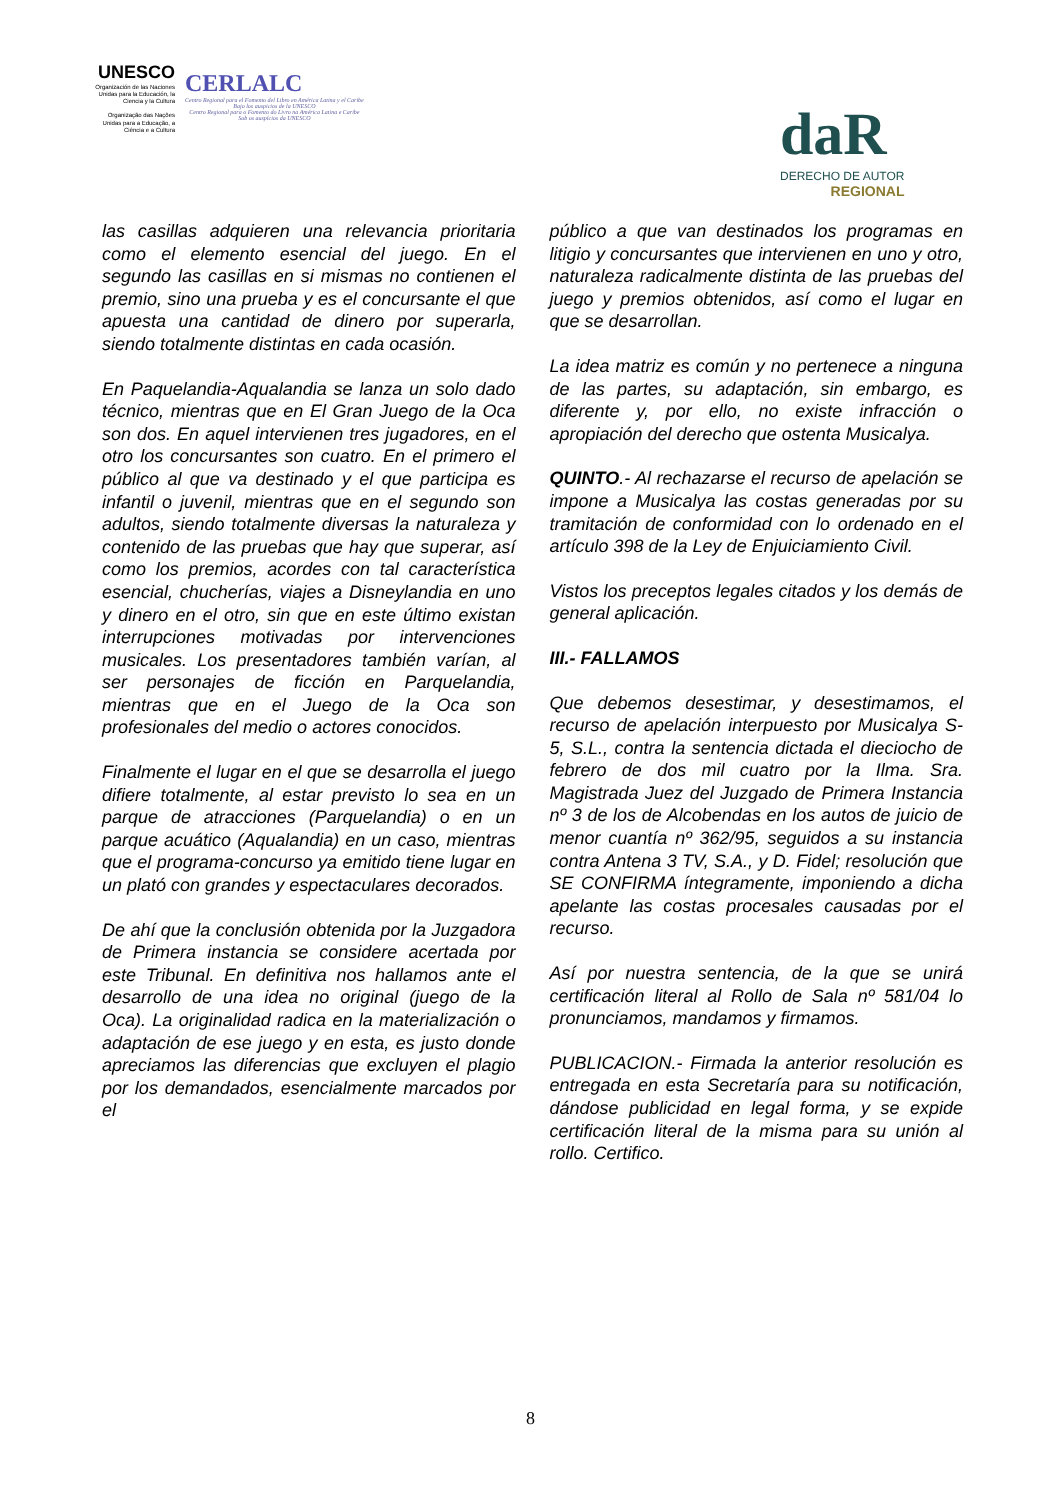UNESCO
Organización de las Naciones Unidas para la Educación, la Ciencia y la Cultura
Organização das Nações Unidas para a Educação, a Ciência e a Cultura
CERLALC
Centro Regional para el Fomento del Libro en América Latina y el Caribe
Bajo los auspicios de la UNESCO
Centro Regional para o Fomento do Livro na América Latina e Caribe
Sob os auspícios da UNESCO
daR
DERECHO DE AUTOR
REGIONAL
las casillas adquieren una relevancia prioritaria como el elemento esencial del juego. En el segundo las casillas en si mismas no contienen el premio, sino una prueba y es el concursante el que apuesta una cantidad de dinero por superarla, siendo totalmente distintas en cada ocasión.
En Paquelandia-Aqualandia se lanza un solo dado técnico, mientras que en El Gran Juego de la Oca son dos. En aquel intervienen tres jugadores, en el otro los concursantes son cuatro. En el primero el público al que va destinado y el que participa es infantil o juvenil, mientras que en el segundo son adultos, siendo totalmente diversas la naturaleza y contenido de las pruebas que hay que superar, así como los premios, acordes con tal característica esencial, chucherías, viajes a Disneylandia en uno y dinero en el otro, sin que en este último existan interrupciones motivadas por intervenciones musicales. Los presentadores también varían, al ser personajes de ficción en Parquelandia, mientras que en el Juego de la Oca son profesionales del medio o actores conocidos.
Finalmente el lugar en el que se desarrolla el juego difiere totalmente, al estar previsto lo sea en un parque de atracciones (Parquelandia) o en un parque acuático (Aqualandia) en un caso, mientras que el programa-concurso ya emitido tiene lugar en un plató con grandes y espectaculares decorados.
De ahí que la conclusión obtenida por la Juzgadora de Primera instancia se considere acertada por este Tribunal. En definitiva nos hallamos ante el desarrollo de una idea no original (juego de la Oca). La originalidad radica en la materialización o adaptación de ese juego y en esta, es justo donde apreciamos las diferencias que excluyen el plagio por los demandados, esencialmente marcados por el
público a que van destinados los programas en litigio y concursantes que intervienen en uno y otro, naturaleza radicalmente distinta de las pruebas del juego y premios obtenidos, así como el lugar en que se desarrollan.
La idea matriz es común y no pertenece a ninguna de las partes, su adaptación, sin embargo, es diferente y, por ello, no existe infracción o apropiación del derecho que ostenta Musicalya.
QUINTO.- Al rechazarse el recurso de apelación se impone a Musicalya las costas generadas por su tramitación de conformidad con lo ordenado en el artículo 398 de la Ley de Enjuiciamiento Civil.
Vistos los preceptos legales citados y los demás de general aplicación.
III.- FALLAMOS
Que debemos desestimar, y desestimamos, el recurso de apelación interpuesto por Musicalya S-5, S.L., contra la sentencia dictada el dieciocho de febrero de dos mil cuatro por la Ilma. Sra. Magistrada Juez del Juzgado de Primera Instancia nº 3 de los de Alcobendas en los autos de juicio de menor cuantía nº 362/95, seguidos a su instancia contra Antena 3 TV, S.A., y D. Fidel; resolución que SE CONFIRMA íntegramente, imponiendo a dicha apelante las costas procesales causadas por el recurso.
Así por nuestra sentencia, de la que se unirá certificación literal al Rollo de Sala nº 581/04 lo pronunciamos, mandamos y firmamos.
PUBLICACION.- Firmada la anterior resolución es entregada en esta Secretaría para su notificación, dándose publicidad en legal forma, y se expide certificación literal de la misma para su unión al rollo. Certifico.
8